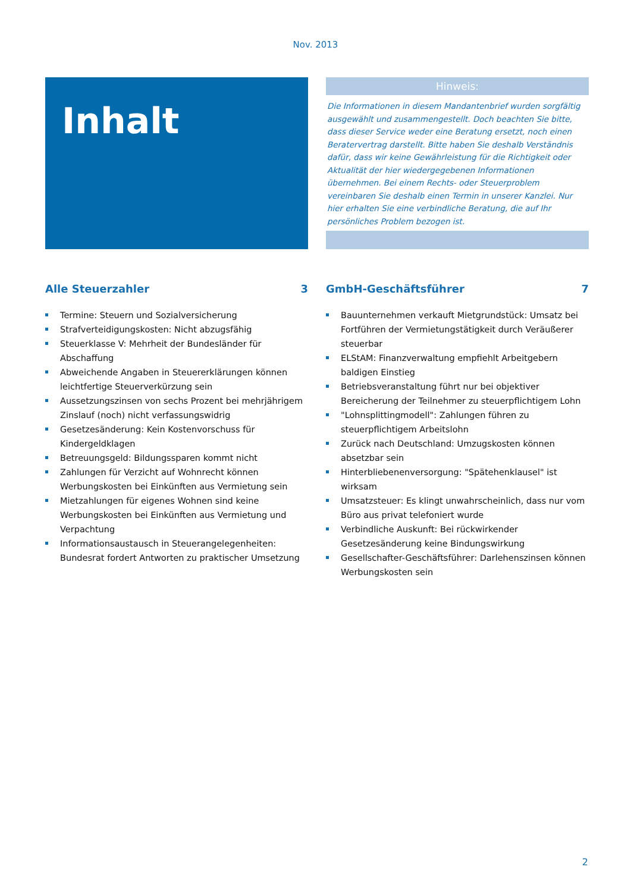Nov. 2013
Inhalt
Hinweis:
Die Informationen in diesem Mandantenbrief wurden sorgfältig ausgewählt und zusammengestellt. Doch beachten Sie bitte, dass dieser Service weder eine Beratung ersetzt, noch einen Beratervertrag darstellt. Bitte haben Sie deshalb Verständnis dafür, dass wir keine Gewährleistung für die Richtigkeit oder Aktualität der hier wiedergegebenen Informationen übernehmen. Bei einem Rechts- oder Steuerproblem vereinbaren Sie deshalb einen Termin in unserer Kanzlei. Nur hier erhalten Sie eine verbindliche Beratung, die auf Ihr persönliches Problem bezogen ist.
Alle Steuerzahler 3
Termine: Steuern und Sozialversicherung
Strafverteidigungskosten: Nicht abzugsfähig
Steuerklasse V: Mehrheit der Bundesländer für Abschaffung
Abweichende Angaben in Steuererklärungen können leichtfertige Steuerverkürzung sein
Aussetzungszinsen von sechs Prozent bei mehrjährigem Zinslauf (noch) nicht verfassungswidrig
Gesetzesänderung: Kein Kostenvorschuss für Kindergeldklagen
Betreuungsgeld: Bildungssparen kommt nicht
Zahlungen für Verzicht auf Wohnrecht können Werbungskosten bei Einkünften aus Vermietung sein
Mietzahlungen für eigenes Wohnen sind keine Werbungskosten bei Einkünften aus Vermietung und Verpachtung
Informationsaustausch in Steuerangelegenheiten: Bundesrat fordert Antworten zu praktischer Umsetzung
GmbH-Geschäftsführer 7
Bauunternehmen verkauft Mietgrundstück: Umsatz bei Fortführen der Vermietungstätigkeit durch Veräußerer steuerbar
ELStAM: Finanzverwaltung empfiehlt Arbeitgebern baldigen Einstieg
Betriebsveranstaltung führt nur bei objektiver Bereicherung der Teilnehmer zu steuerpflichtigem Lohn
"Lohnsplittingmodell": Zahlungen führen zu steuerpflichtigem Arbeitslohn
Zurück nach Deutschland: Umzugskosten können absetzbar sein
Hinterbliebenenversorgung: "Spätehenklausel" ist wirksam
Umsatzsteuer: Es klingt unwahrscheinlich, dass nur vom Büro aus privat telefoniert wurde
Verbindliche Auskunft: Bei rückwirkender Gesetzesänderung keine Bindungswirkung
Gesellschafter-Geschäftsführer: Darlehenszinsen können Werbungskosten sein
2